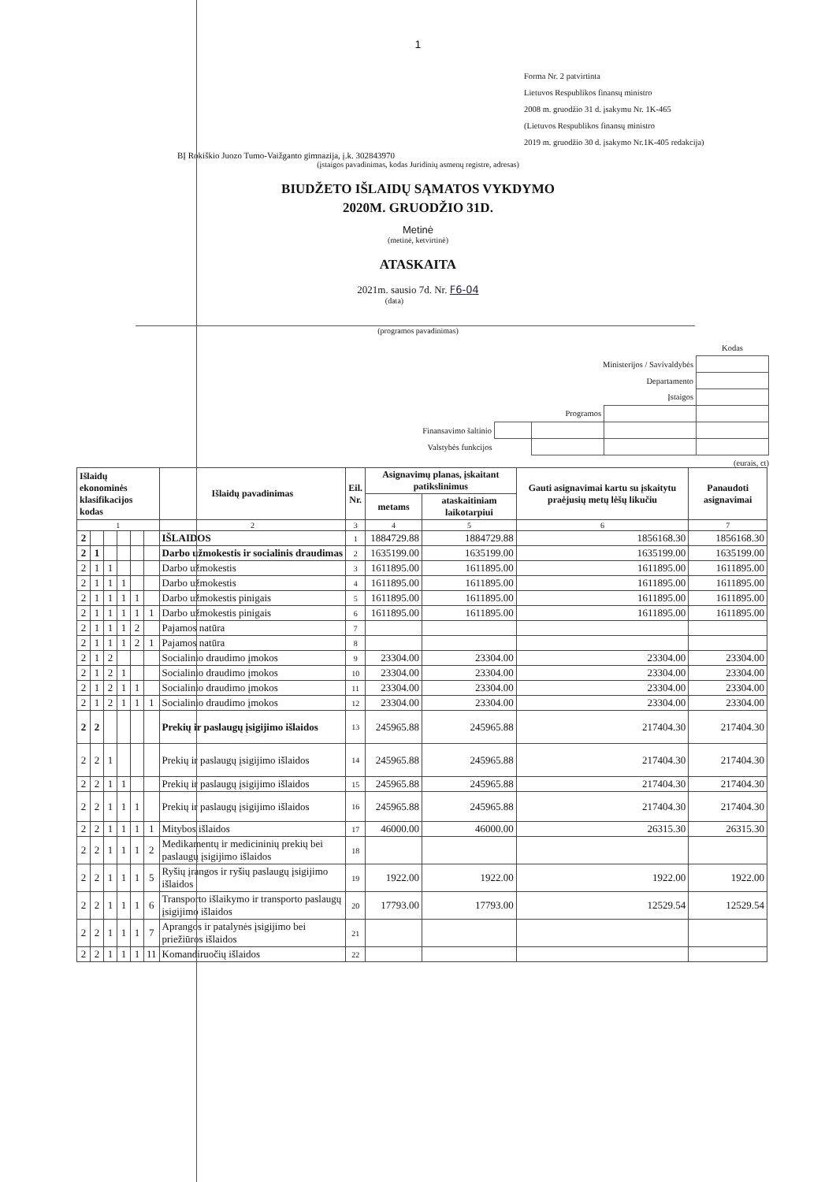1
Forma Nr. 2 patvirtinta
Lietuvos Respublikos finansų ministro
2008 m. gruodžio 31 d. įsakymu Nr. 1K-465
(Lietuvos Respublikos finansų ministro
2019 m. gruodžio 30 d. įsakymo Nr.1K-405 redakcija)
BĮ Rokiškio Juozo Tumo-Vaižganto gimnazija, į.k. 302843970
(įstaigos pavadinimas, kodas Juridinių asmenų registre, adresas)
BIUDŽETO IŠLAIDŲ SĄMATOS VYKDYMO
2020M. GRUODŽIO 31D.
Metinė
(metinė, ketvirtinė)
ATASKAITA
2021m. sausio 7d. Nr. F6-04
(data)
(programos pavadinimas)
| | | | | Kodas |
| Ministerijos / Savivaldybės | | | | |
| Departamento | | | | |
| Įstaigos | | | | |
| Programos | | | | |
| Finansavimo šaltinio | | | | |
| Valstybės funkcijos | | | | |
(eurais, ct)
| Išlaidų ekonominės klasifikacijos kodas | | | | | | Išlaidų pavadinimas | Eil. Nr. | Asignavimų planas, įskaitant patikslinimus | | Gauti asignavimai kartu su įskaitytu praėjusių metų lėšų likučiu | Panaudoti asignavimai |
| --- | --- | --- | --- | --- | --- | --- | --- | --- | --- | --- | --- |
| | | | | | | | | metams | ataskaitiniam laikotarpiui | | |
| 1 | | | | | | 2 | 3 | 4 | 5 | 6 | 7 |
| 2 | | | | | | IŠLAIDOS | 1 | 1884729.88 | 1884729.88 | 1856168.30 | 1856168.30 |
| 2 | 1 | | | | | Darbo užmokestis ir socialinis draudimas | 2 | 1635199.00 | 1635199.00 | 1635199.00 | 1635199.00 |
| 2 | 1 | 1 | | | | Darbo užmokestis | 3 | 1611895.00 | 1611895.00 | 1611895.00 | 1611895.00 |
| 2 | 1 | 1 | 1 | | | Darbo užmokestis | 4 | 1611895.00 | 1611895.00 | 1611895.00 | 1611895.00 |
| 2 | 1 | 1 | 1 | 1 | | Darbo užmokestis pinigais | 5 | 1611895.00 | 1611895.00 | 1611895.00 | 1611895.00 |
| 2 | 1 | 1 | 1 | 1 | 1 | Darbo užmokestis pinigais | 6 | 1611895.00 | 1611895.00 | 1611895.00 | 1611895.00 |
| 2 | 1 | 1 | 1 | 2 | | Pajamos natūra | 7 | | | | |
| 2 | 1 | 1 | 1 | 2 | 1 | Pajamos natūra | 8 | | | | |
| 2 | 1 | 2 | | | | Socialinio draudimo įmokos | 9 | 23304.00 | 23304.00 | 23304.00 | 23304.00 |
| 2 | 1 | 2 | 1 | | | Socialinio draudimo įmokos | 10 | 23304.00 | 23304.00 | 23304.00 | 23304.00 |
| 2 | 1 | 2 | 1 | 1 | | Socialinio draudimo įmokos | 11 | 23304.00 | 23304.00 | 23304.00 | 23304.00 |
| 2 | 1 | 2 | 1 | 1 | 1 | Socialinio draudimo įmokos | 12 | 23304.00 | 23304.00 | 23304.00 | 23304.00 |
| 2 | 2 | | | | | Prekių ir paslaugų įsigijimo išlaidos | 13 | 245965.88 | 245965.88 | 217404.30 | 217404.30 |
| 2 | 2 | 1 | | | | Prekių ir paslaugų įsigijimo išlaidos | 14 | 245965.88 | 245965.88 | 217404.30 | 217404.30 |
| 2 | 2 | 1 | 1 | | | Prekių ir paslaugų įsigijimo išlaidos | 15 | 245965.88 | 245965.88 | 217404.30 | 217404.30 |
| 2 | 2 | 1 | 1 | 1 | | Prekių ir paslaugų įsigijimo išlaidos | 16 | 245965.88 | 245965.88 | 217404.30 | 217404.30 |
| 2 | 2 | 1 | 1 | 1 | 1 | Mitybos išlaidos | 17 | 46000.00 | 46000.00 | 26315.30 | 26315.30 |
| 2 | 2 | 1 | 1 | 1 | 2 | Medikamentų ir medicininių prekių bei paslaugų įsigijimo išlaidos | 18 | | | | |
| 2 | 2 | 1 | 1 | 1 | 5 | Ryšių įrangos ir ryšių paslaugų įsigijimo išlaidos | 19 | 1922.00 | 1922.00 | 1922.00 | 1922.00 |
| 2 | 2 | 1 | 1 | 1 | 6 | Transporto išlaikymo ir transporto paslaugų įsigijimo išlaidos | 20 | 17793.00 | 17793.00 | 12529.54 | 12529.54 |
| 2 | 2 | 1 | 1 | 1 | 7 | Aprangos ir patalynės įsigijimo bei priežiūros išlaidos | 21 | | | | |
| 2 | 2 | 1 | 1 | 1 | 11 | Komandiruočių išlaidos | 22 | | | | |